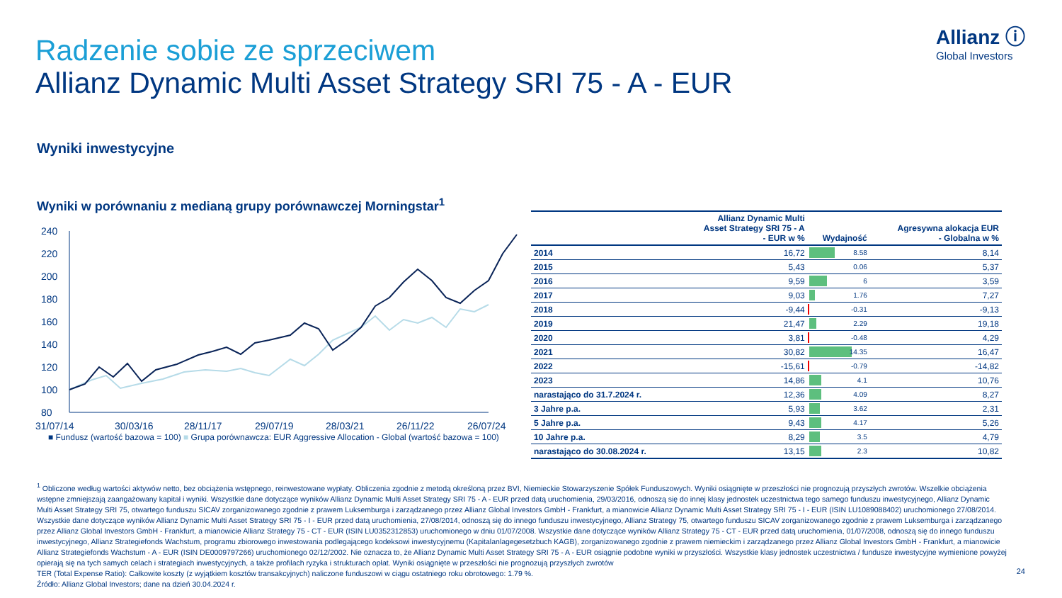Radzenie sobie ze sprzeciwem
Allianz Dynamic Multi Asset Strategy SRI 75 - A - EUR
Allianz ⓘ
Global Investors
Wyniki inwestycyjne
Wyniki w porównaniu z medianą grupy porównawczej Morningstar<sup>1</sup>
240
220
200
180
160
140
120
100
80
31/07/14
30/03/16
28/11/17
29/07/19
28/03/21
26/11/22
26/07/24
■ Fundusz (wartość bazowa = 100) ■ Grupa porównawcza: EUR Aggressive Allocation - Global (wartość bazowa = 100)
| | Allianz Dynamic Multi Asset Strategy SRI 75 - A - EUR w % | Wydajność | Agresywna alokacja EUR - Globalna w % |
| --- | --- | --- | --- |
| 2014 | 16,72 | 8.58 | 8,14 |
| 2015 | 5,43 | 0.06 | 5,37 |
| 2016 | 9,59 | 6 | 3,59 |
| 2017 | 9,03 | 1.76 | 7,27 |
| 2018 | -9,44 | -0.31 | -9,13 |
| 2019 | 21,47 | 2.29 | 19,18 |
| 2020 | 3,81 | -0.48 | 4,29 |
| 2021 | 30,82 | 14.35 | 16,47 |
| 2022 | -15,61 | -0.79 | -14,82 |
| 2023 | 14,86 | 4.1 | 10,76 |
| narastająco do 31.7.2024 r. | 12,36 | 4.09 | 8,27 |
| 3 Jahre p.a. | 5,93 | 3.62 | 2,31 |
| 5 Jahre p.a. | 9,43 | 4.17 | 5,26 |
| 10 Jahre p.a. | 8,29 | 3.5 | 4,79 |
| narastająco do 30.08.2024 r. | 13,15 | 2.3 | 10,82 |
<sup>1</sup> Obliczone według wartości aktywów netto, bez obciążenia wstępnego, reinwestowane wypłaty. Obliczenia zgodnie z metodą określoną przez BVI, Niemieckie Stowarzyszenie Spółek Funduszowych. Wyniki osiągnięte w przeszłości nie prognozują przyszłych zwrotów. Wszelkie obciążenia wstępne zmniejszają zaangażowany kapitał i wyniki. Wszystkie dane dotyczące wyników Allianz Dynamic Multi Asset Strategy SRI 75 - A - EUR przed datą uruchomienia, 29/03/2016, odnoszą się do innej klasy jednostek uczestnictwa tego samego funduszu inwestycyjnego, Allianz Dynamic Multi Asset Strategy SRI 75, otwartego funduszu SICAV zorganizowanego zgodnie z prawem Luksemburga i zarządzanego przez Allianz Global Investors GmbH - Frankfurt, a mianowicie Allianz Dynamic Multi Asset Strategy SRI 75 - I - EUR (ISIN LU1089088402) uruchomionego 27/08/2014. Wszystkie dane dotyczące wyników Allianz Dynamic Multi Asset Strategy SRI 75 - I - EUR przed datą uruchomienia, 27/08/2014, odnoszą się do innego funduszu inwestycyjnego, Allianz Strategy 75, otwartego funduszu SICAV zorganizowanego zgodnie z prawem Luksemburga i zarządzanego przez Allianz Global Investors GmbH - Frankfurt, a mianowicie Allianz Strategy 75 - CT - EUR (ISIN LU0352312853) uruchomionego w dniu 01/07/2008. Wszystkie dane dotyczące wyników Allianz Strategy 75 - CT - EUR przed datą uruchomienia, 01/07/2008, odnoszą się do innego funduszu inwestycyjnego, Allianz Strategiefonds Wachstum, programu zbiorowego inwestowania podlegającego kodeksowi inwestycyjnemu (Kapitalanlagegesetzbuch KAGB), zorganizowanego zgodnie z prawem niemieckim i zarządzanego przez Allianz Global Investors GmbH - Frankfurt, a mianowicie Allianz Strategiefonds Wachstum - A - EUR (ISIN DE0009797266) uruchomionego 02/12/2002. Nie oznacza to, że Allianz Dynamic Multi Asset Strategy SRI 75 - A - EUR osiągnie podobne wyniki w przyszłości. Wszystkie klasy jednostek uczestnictwa / fundusze inwestycyjne wymienione powyżej opierają się na tych samych celach i strategiach inwestycyjnych, a także profilach ryzyka i strukturach opłat. Wyniki osiągnięte w przeszłości nie prognozują przyszłych zwrotów
TER (Total Expense Ratio): Całkowite koszty (z wyjątkiem kosztów transakcyjnych) naliczone funduszowi w ciągu ostatniego roku obrotowego: 1.79 %.
Źródło: Allianz Global Investors; dane na dzień 30.04.2024 r.
24